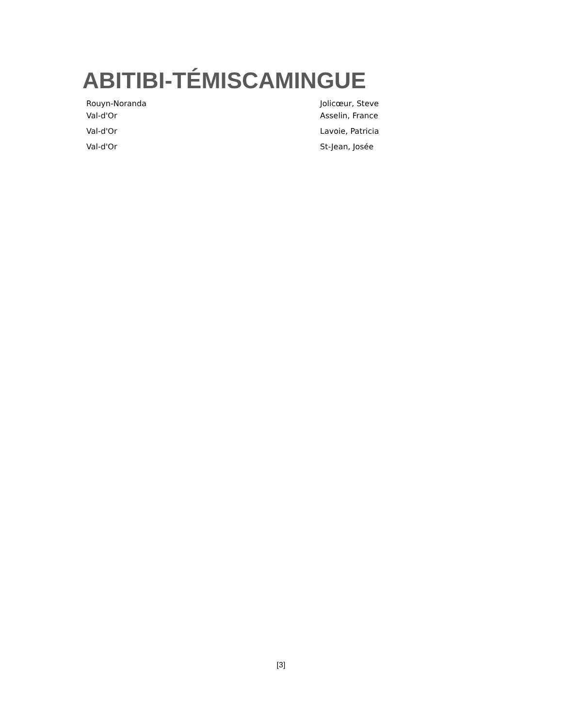ABITIBI-TÉMISCAMINGUE
| Rouyn-Noranda | Jolicœur, Steve |
| Val-d'Or | Asselin, France |
| Val-d'Or | Lavoie, Patricia |
| Val-d'Or | St-Jean, Josée |
[3]